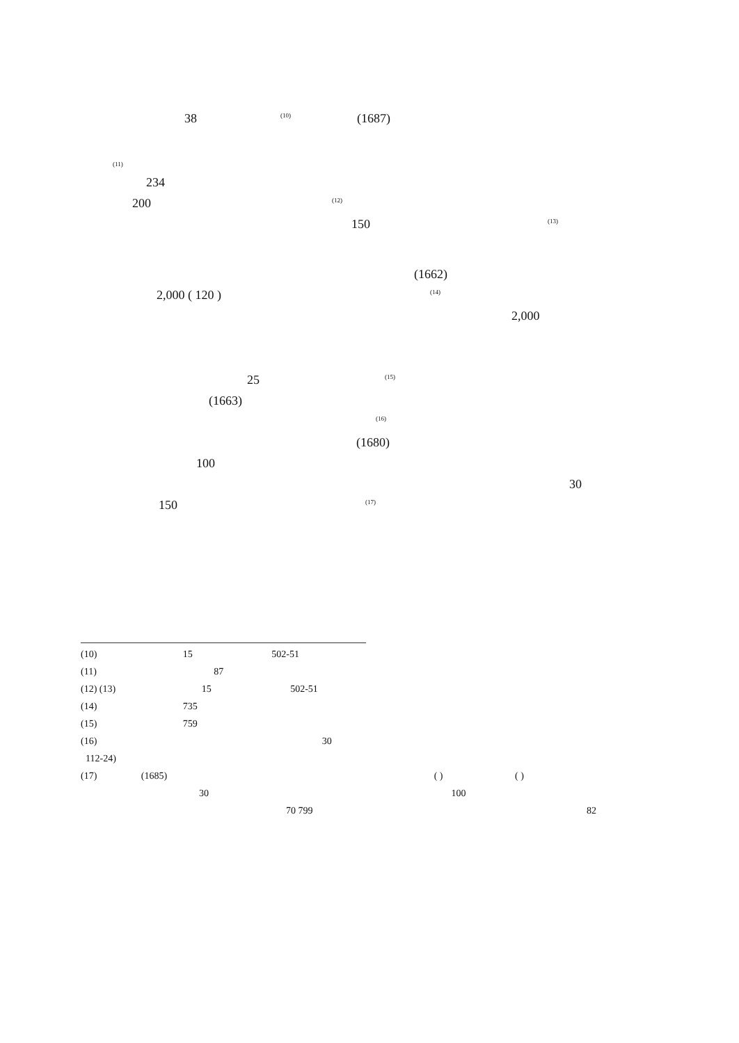38<sup>(10)</sup> (1687)
<sup>(11)</sup>
234
200<sup>(12)</sup>
150<sup>(13)</sup>
(1662)
2,000 ( 120 )<sup>(14)</sup>
2,000
25<sup>(15)</sup>
(1663)
<sup>(16)</sup>
(1680)
100
30
150<sup>(17)</sup>
(10) 15 502-51
(11) 87
(12) (13) 15 502-51
(14) 735
(15) 759
(16) 30
112-24)
(17) (1685) ( ) ( )
30 100
70 799 82